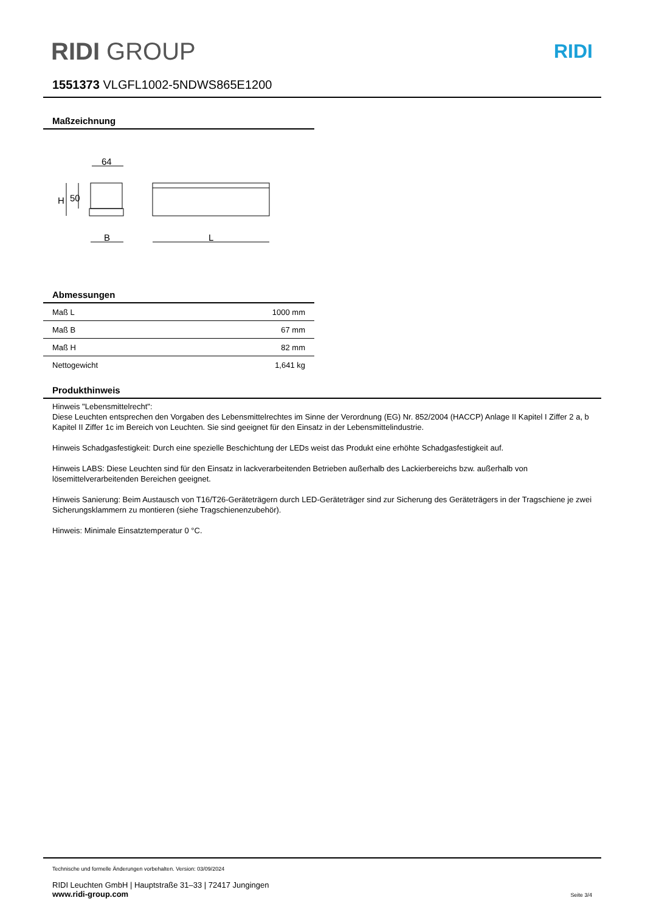RIDI GROUP RIDI
1551373 VLGFL1002-5NDWS865E1200
Maßzeichnung
64
H
50
B
L
Abmessungen
| Maß L | 1000 mm |
| Maß B | 67 mm |
| Maß H | 82 mm |
| Nettogewicht | 1,641 kg |
Produkthinweis
Hinweis "Lebensmittelrecht":
Diese Leuchten entsprechen den Vorgaben des Lebensmittelrechtes im Sinne der Verordnung (EG) Nr. 852/2004 (HACCP) Anlage II Kapitel I Ziffer 2 a, b Kapitel II Ziffer 1c im Bereich von Leuchten. Sie sind geeignet für den Einsatz in der Lebensmittelindustrie.
Hinweis Schadgasfestigkeit: Durch eine spezielle Beschichtung der LEDs weist das Produkt eine erhöhte Schadgasfestigkeit auf.
Hinweis LABS: Diese Leuchten sind für den Einsatz in lackverarbeitenden Betrieben außerhalb des Lackierbereichs bzw. außerhalb von lösemittelverarbeitenden Bereichen geeignet.
Hinweis Sanierung: Beim Austausch von T16/T26-Geräteträgern durch LED-Geräteträger sind zur Sicherung des Geräteträgers in der Tragschiene je zwei Sicherungsklammern zu montieren (siehe Tragschienenzubehör).
Hinweis: Minimale Einsatztemperatur 0 °C.
Technische und formelle Änderungen vorbehalten. Version: 03/09/2024
RIDI Leuchten GmbH | Hauptstraße 31–33 | 72417 Jungingen
www.ridi-group.com Seite 3/4